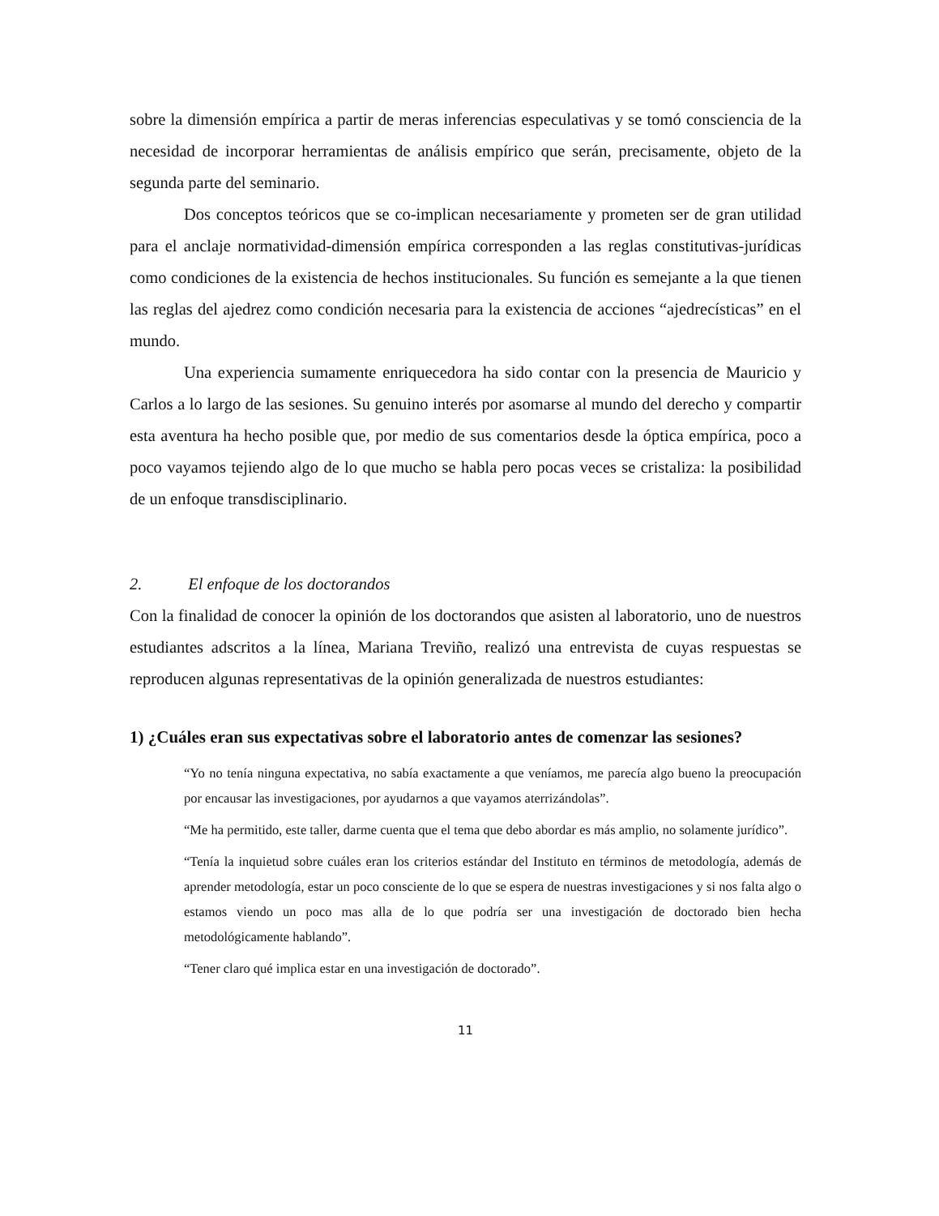sobre la dimensión empírica a partir de meras inferencias especulativas y se tomó consciencia de la necesidad de incorporar herramientas de análisis empírico que serán, precisamente, objeto de la segunda parte del seminario.
Dos conceptos teóricos que se co-implican necesariamente y prometen ser de gran utilidad para el anclaje normatividad-dimensión empírica corresponden a las reglas constitutivas-jurídicas como condiciones de la existencia de hechos institucionales. Su función es semejante a la que tienen las reglas del ajedrez como condición necesaria para la existencia de acciones “ajedrecísticas” en el mundo.
Una experiencia sumamente enriquecedora ha sido contar con la presencia de Mauricio y Carlos a lo largo de las sesiones. Su genuino interés por asomarse al mundo del derecho y compartir esta aventura ha hecho posible que, por medio de sus comentarios desde la óptica empírica, poco a poco vayamos tejiendo algo de lo que mucho se habla pero pocas veces se cristaliza: la posibilidad de un enfoque transdisciplinario.
2. El enfoque de los doctorandos
Con la finalidad de conocer la opinión de los doctorandos que asisten al laboratorio, uno de nuestros estudiantes adscritos a la línea, Mariana Treviño, realizó una entrevista de cuyas respuestas se reproducen algunas representativas de la opinión generalizada de nuestros estudiantes:
1) ¿Cuáles eran sus expectativas sobre el laboratorio antes de comenzar las sesiones?
“Yo no tenía ninguna expectativa, no sabía exactamente a que veníamos, me parecía algo bueno la preocupación por encausar las investigaciones, por ayudarnos a que vayamos aterrizándolas”.
“Me ha permitido, este taller, darme cuenta que el tema que debo abordar es más amplio, no solamente jurídico”.
“Tenía la inquietud sobre cuáles eran los criterios estándar del Instituto en términos de metodología, además de aprender metodología, estar un poco consciente de lo que se espera de nuestras investigaciones y si nos falta algo o estamos viendo un poco mas alla de lo que podría ser una investigación de doctorado bien hecha metodológicamente hablando”.
“Tener claro qué implica estar en una investigación de doctorado”.
11